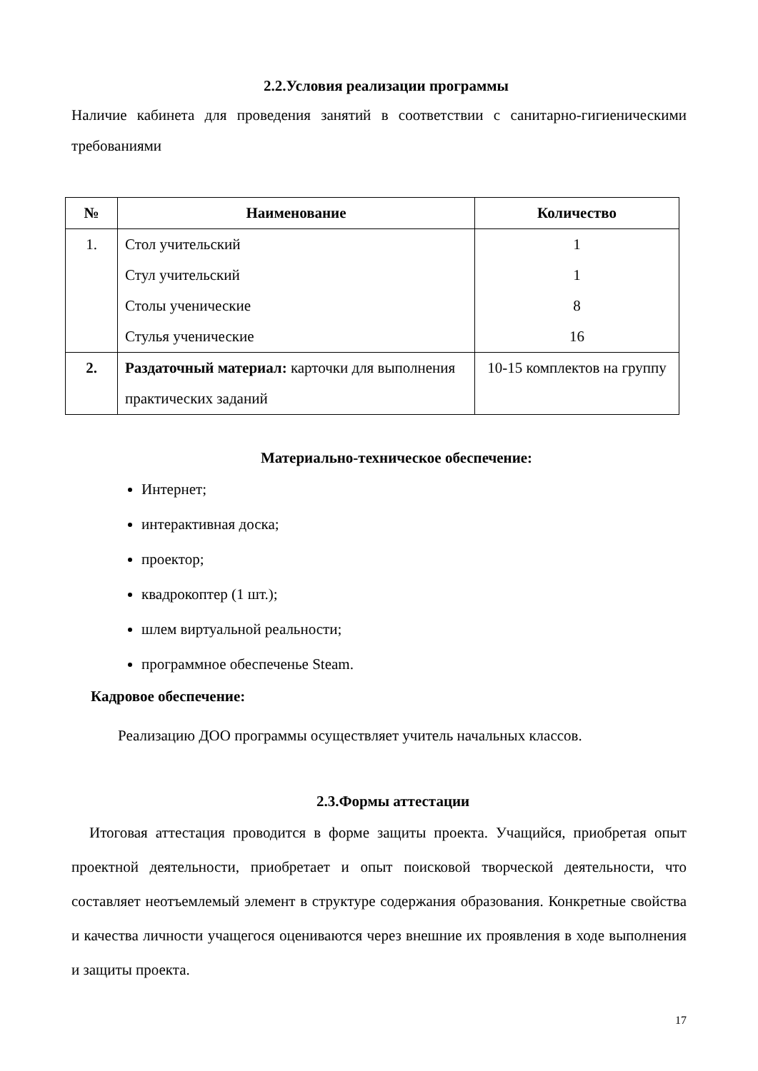2.2.Условия реализации программы
Наличие кабинета для проведения занятий в соответствии с санитарно-гигиеническими требованиями
| № | Наименование | Количество |
| --- | --- | --- |
| 1. | Стол учительский Стул учительский Столы ученические Стулья ученические | 1 1 8 16 |
| 2. | Раздаточный материал: карточки для выполнения практических заданий | 10-15 комплектов на группу |
Материально-техническое обеспечение:
Интернет;
интерактивная доска;
проектор;
квадрокоптер (1 шт.);
шлем виртуальной реальности;
программное обеспеченье Steam.
Кадровое обеспечение:
Реализацию ДОО программы осуществляет учитель начальных классов.
2.3.Формы аттестации
Итоговая аттестация проводится в форме защиты проекта. Учащийся, приобретая опыт проектной деятельности, приобретает и опыт поисковой творческой деятельности, что составляет неотъемлемый элемент в структуре содержания образования. Конкретные свойства и качества личности учащегося оцениваются через внешние их проявления в ходе выполнения и защиты проекта.
17